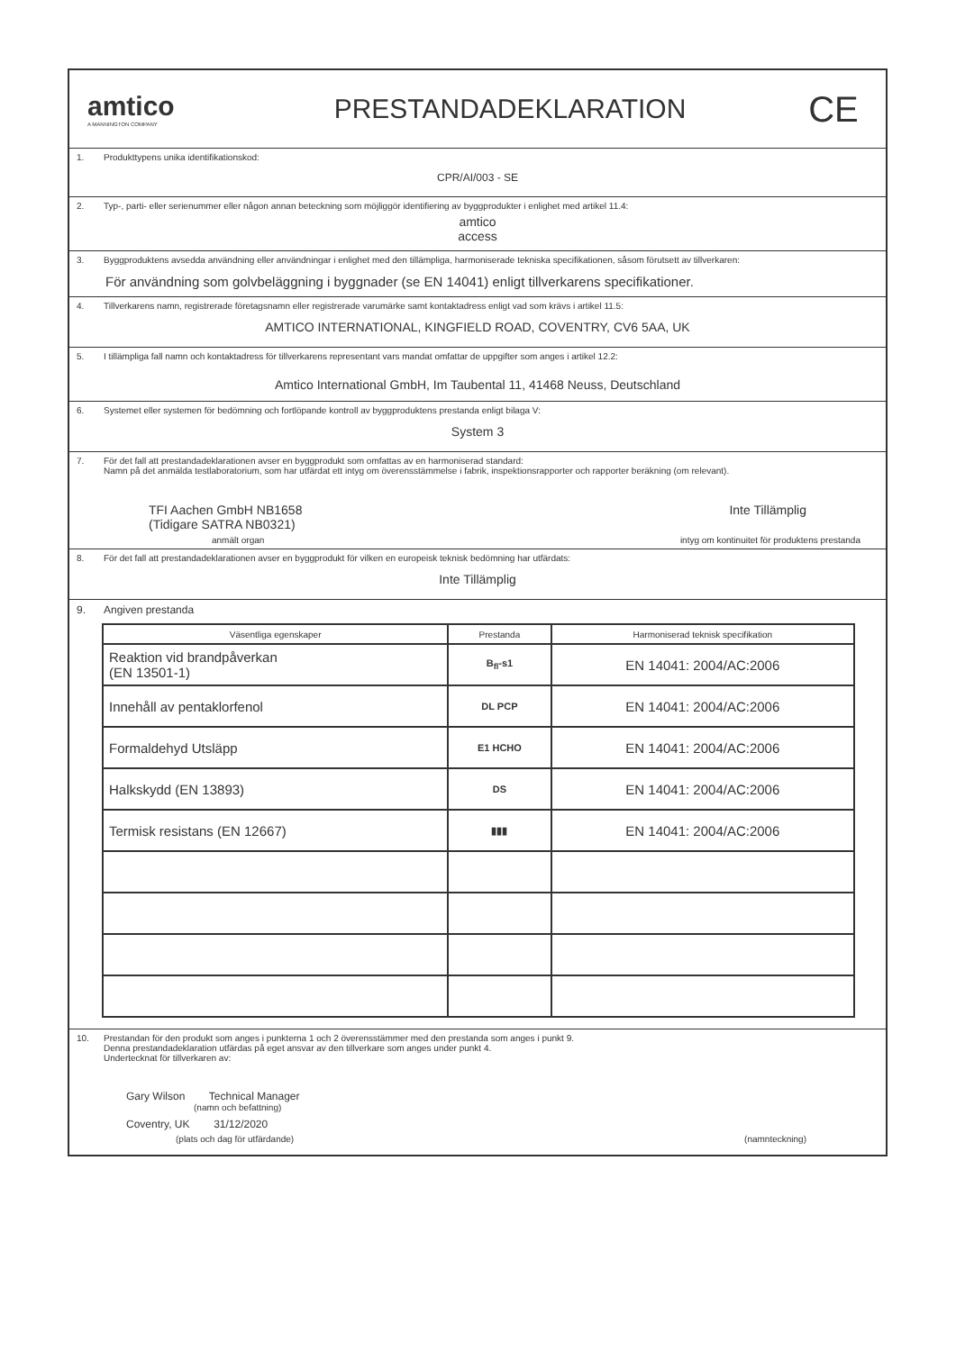amtico
A MANNINGTON COMPANY
PRESTANDADEKLARATION
CE
1. Produkttypens unika identifikationskod:
CPR/AI/003 - SE
2. Typ-, parti- eller serienummer eller någon annan beteckning som möjliggör identifiering av byggprodukter i enlighet med artikel 11.4:
amtico
access
3. Byggproduktens avsedda användning eller användningar i enlighet med den tillämpliga, harmoniserade tekniska specifikationen, såsom förutsett av tillverkaren:
För användning som golvbeläggning i byggnader (se EN 14041) enligt tillverkarens specifikationer.
4. Tillverkarens namn, registrerade företagsnamn eller registrerade varumärke samt kontaktadress enligt vad som krävs i artikel 11.5:
AMTICO INTERNATIONAL, KINGFIELD ROAD, COVENTRY, CV6 5AA, UK
5. I tillämpliga fall namn och kontaktadress för tillverkarens representant vars mandat omfattar de uppgifter som anges i artikel 12.2:
Amtico International GmbH, Im Taubental 11, 41468 Neuss, Deutschland
6. Systemet eller systemen för bedömning och fortlöpande kontroll av byggproduktens prestanda enligt bilaga V:
System 3
7. För det fall att prestandadeklarationen avser en byggprodukt som omfattas av en harmoniserad standard:
Namn på det anmälda testlaboratorium, som har utfärdat ett intyg om överensstämmelse i fabrik, inspektionsrapporter och rapporter beräkning (om relevant).
TFI Aachen GmbH NB1658
(Tidigare SATRA NB0321)
Inte Tillämplig
anmält organ intyg om kontinuitet för produktens prestanda
8. För det fall att prestandadeklarationen avser en byggprodukt för vilken en europeisk teknisk bedömning har utfärdats:
Inte Tillämplig
9. Angiven prestanda
| Väsentliga egenskaper | Prestanda | Harmoniserad teknisk specifikation |
| --- | --- | --- |
| Reaktion vid brandpåverkan (EN 13501-1) | B<sub>fl</sub>-s1 | EN 14041: 2004/AC:2006 |
| Innehåll av pentaklorfenol | DL PCP | EN 14041: 2004/AC:2006 |
| Formaldehyd Utsläpp | E1 HCHO | EN 14041: 2004/AC:2006 |
| Halkskydd (EN 13893) | DS | EN 14041: 2004/AC:2006 |
| Termisk resistans (EN 12667) | ▮▮▮ | EN 14041: 2004/AC:2006 |
10. Prestandan för den produkt som anges i punkterna 1 och 2 överensstämmer med den prestanda som anges i punkt 9.
Denna prestandadeklaration utfärdas på eget ansvar av den tillverkare som anges under punkt 4.
Undertecknat för tillverkaren av:
Gary Wilson Technical Manager
(namn och befattning)
Coventry, UK 31/12/2020
(plats och dag för utfärdande) (namnteckning)